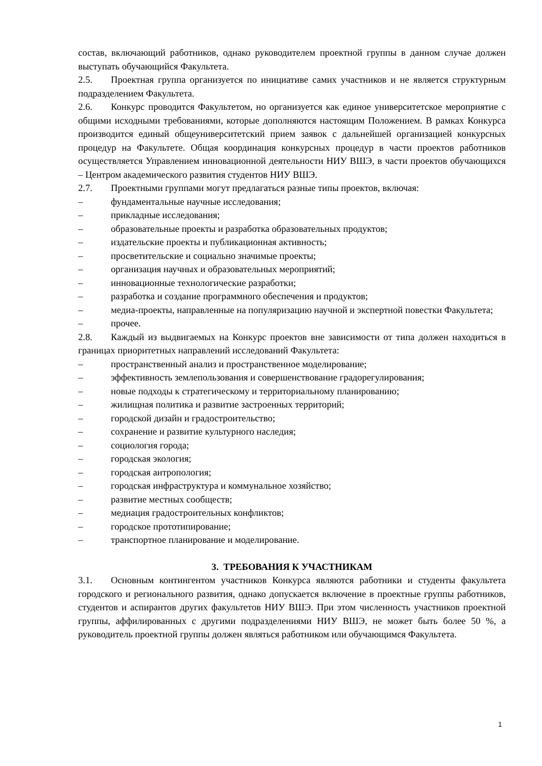состав, включающий работников, однако руководителем проектной группы в данном случае должен выступать обучающийся Факультета.
2.5. Проектная группа организуется по инициативе самих участников и не является структурным подразделением Факультета.
2.6. Конкурс проводится Факультетом, но организуется как единое университетское мероприятие с общими исходными требованиями, которые дополняются настоящим Положением. В рамках Конкурса производится единый общеуниверситетский прием заявок с дальнейшей организацией конкурсных процедур на Факультете. Общая координация конкурсных процедур в части проектов работников осуществляется Управлением инновационной деятельности НИУ ВШЭ, в части проектов обучающихся – Центром академического развития студентов НИУ ВШЭ.
2.7. Проектными группами могут предлагаться разные типы проектов, включая:
– фундаментальные научные исследования;
– прикладные исследования;
– образовательные проекты и разработка образовательных продуктов;
– издательские проекты и публикационная активность;
– просветительские и социально значимые проекты;
– организация научных и образовательных мероприятий;
– инновационные технологические разработки;
– разработка и создание программного обеспечения и продуктов;
– медиа-проекты, направленные на популяризацию научной и экспертной повестки Факультета;
– прочее.
2.8. Каждый из выдвигаемых на Конкурс проектов вне зависимости от типа должен находиться в границах приоритетных направлений исследований Факультета:
– пространственный анализ и пространственное моделирование;
– эффективность землепользования и совершенствование градорегулирования;
– новые подходы к стратегическому и территориальному планированию;
– жилищная политика и развитие застроенных территорий;
– городской дизайн и градостроительство;
– сохранение и развитие культурного наследия;
– социология города;
– городская экология;
– городская антропология;
– городская инфраструктура и коммунальное хозяйство;
– развитие местных сообществ;
– медиация градостроительных конфликтов;
– городское прототипирование;
– транспортное планирование и моделирование.
3. ТРЕБОВАНИЯ К УЧАСТНИКАМ
3.1. Основным контингентом участников Конкурса являются работники и студенты факультета городского и регионального развития, однако допускается включение в проектные группы работников, студентов и аспирантов других факультетов НИУ ВШЭ. При этом численность участников проектной группы, аффилированных с другими подразделениями НИУ ВШЭ, не может быть более 50 %, а руководитель проектной группы должен являться работником или обучающимся Факультета.
1